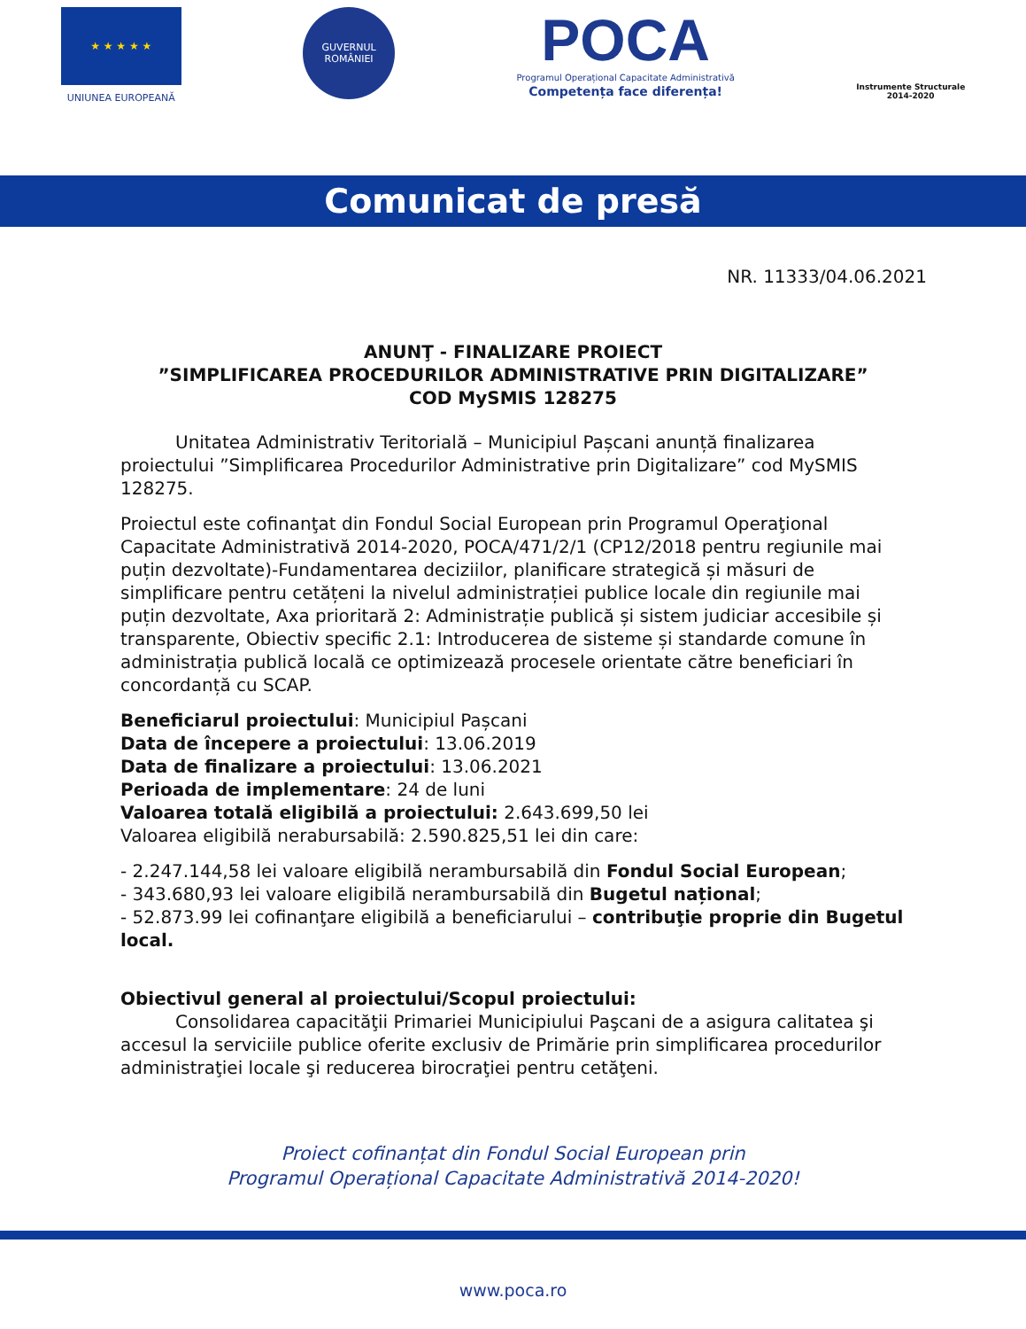★ ★ ★ ★ ★
UNIUNEA EUROPEANĂ
GUVERNUL
ROMÂNIEI
POCA
Programul Operațional Capacitate Administrativă
Competența face diferența!
Instrumente Structurale
2014-2020
Comunicat de presă
NR. 11333/04.06.2021
ANUNŢ - FINALIZARE PROIECT
”SIMPLIFICAREA PROCEDURILOR ADMINISTRATIVE PRIN DIGITALIZARE”
COD MySMIS 128275
Unitatea Administrativ Teritorială – Municipiul Pașcani anunță finalizarea proiectului ”Simplificarea Procedurilor Administrative prin Digitalizare” cod MySMIS 128275.
Proiectul este cofinanţat din Fondul Social European prin Programul Operaţional Capacitate Administrativă 2014-2020, POCA/471/2/1 (CP12/2018 pentru regiunile mai puțin dezvoltate)-Fundamentarea deciziilor, planificare strategică și măsuri de simplificare pentru cetățeni la nivelul administrației publice locale din regiunile mai puțin dezvoltate, Axa prioritară 2: Administrație publică și sistem judiciar accesibile și transparente, Obiectiv specific 2.1: Introducerea de sisteme și standarde comune în administrația publică locală ce optimizează procesele orientate către beneficiari în concordanță cu SCAP.
Beneficiarul proiectului: Municipiul Pașcani
Data de începere a proiectului: 13.06.2019
Data de finalizare a proiectului: 13.06.2021
Perioada de implementare: 24 de luni
Valoarea totală eligibilă a proiectului: 2.643.699,50 lei
Valoarea eligibilă nerabursabilă: 2.590.825,51 lei din care:
- 2.247.144,58 lei valoare eligibilă nerambursabilă din Fondul Social European;
- 343.680,93 lei valoare eligibilă nerambursabilă din Bugetul național;
- 52.873.99 lei cofinanţare eligibilă a beneficiarului – contribuţie proprie din Bugetul local.
Obiectivul general al proiectului/Scopul proiectului:
Consolidarea capacităţii Primariei Municipiului Paşcani de a asigura calitatea şi accesul la serviciile publice oferite exclusiv de Primărie prin simplificarea procedurilor administraţiei locale şi reducerea birocraţiei pentru cetăţeni.
Proiect cofinanțat din Fondul Social European prin
Programul Operațional Capacitate Administrativă 2014-2020!
www.poca.ro